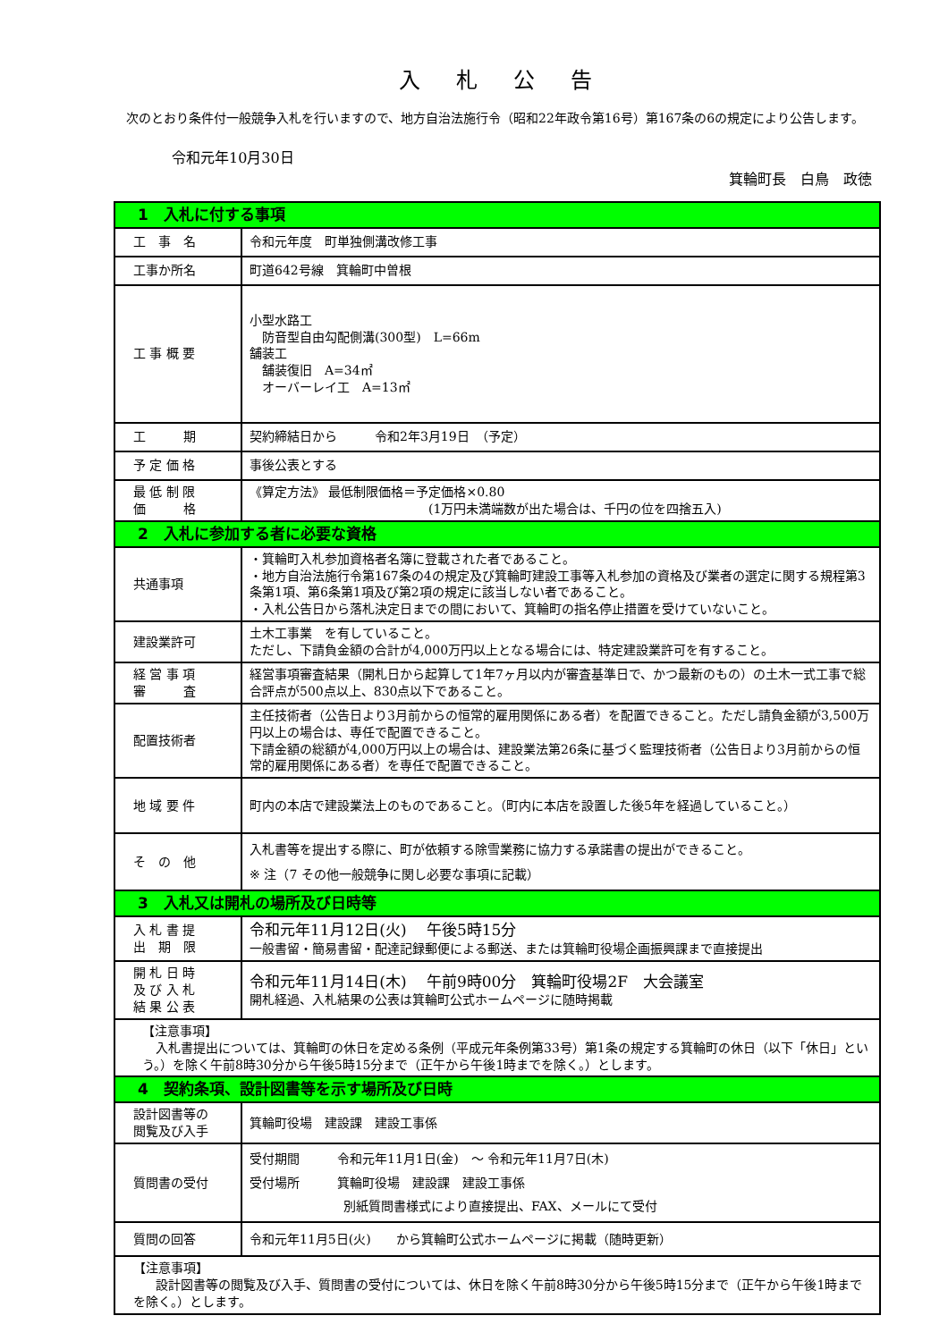入札公告
　次のとおり条件付一般競争入札を行いますので、地方自治法施行令（昭和22年政令第16号）第167条の6の規定により公告します。
令和元年10月30日
箕輪町長　白鳥　政徳
| 1 入札に付する事項 | |
| 工 事 名 | 令和元年度 町単独側溝改修工事 |
| 工事か所名 | 町道642号線 箕輪町中曽根 |
| 工 事 概 要 | 小型水路工 防音型自由勾配側溝(300型) L=66m 舗装工 舗装復旧 A=34㎡ オーバーレイ工 A=13㎡ |
| 工 期 | 契約締結日から 令和2年3月19日 （予定） |
| 予 定 価 格 | 事後公表とする |
| 最 低 制 限 価 格 | 《算定方法》 最低制限価格＝予定価格×0.80 (1万円未満端数が出た場合は、千円の位を四捨五入) |
| 2 入札に参加する者に必要な資格 | |
| 共通事項 | ・箕輪町入札参加資格者名簿に登載された者であること。 ・地方自治法施行令第167条の4の規定及び箕輪町建設工事等入札参加の資格及び業者の選定に関する規程第3条第1項、第6条第1項及び第2項の規定に該当しない者であること。 ・入札公告日から落札決定日までの間において、箕輪町の指名停止措置を受けていないこと。 |
| 建設業許可 | 土木工事業 を有していること。 ただし、下請負金額の合計が4,000万円以上となる場合には、特定建設業許可を有すること。 |
| 経 営 事 項 審 査 | 経営事項審査結果（開札日から起算して1年7ヶ月以内が審査基準日で、かつ最新のもの）の土木一式工事で総合評点が500点以上、830点以下であること。 |
| 配置技術者 | 主任技術者（公告日より3月前からの恒常的雇用関係にある者）を配置できること。ただし請負金額が3,500万円以上の場合は、専任で配置できること。 下請金額の総額が4,000万円以上の場合は、建設業法第26条に基づく監理技術者（公告日より3月前からの恒常的雇用関係にある者）を専任で配置できること。 |
| 地 域 要 件 | 町内の本店で建設業法上のものであること。（町内に本店を設置した後5年を経過していること。） |
| そ の 他 | 入札書等を提出する際に、町が依頼する除雪業務に協力する承諾書の提出ができること。 ※ 注（7 その他一般競争に関し必要な事項に記載） |
| 3 入札又は開札の場所及び日時等 | |
| 入 札 書 提 出 期 限 | 令和元年11月12日(火) 午後5時15分 一般書留・簡易書留・配達記録郵便による郵送、または箕輪町役場企画振興課まで直接提出 |
| 開 札 日 時 及 び 入 札 結 果 公 表 | 令和元年11月14日(木) 午前9時00分 箕輪町役場2F 大会議室 開札経過、入札結果の公表は箕輪町公式ホームページに随時掲載 |
| 【注意事項】 入札書提出については、箕輪町の休日を定める条例（平成元年条例第33号）第1条の規定する箕輪町の休日（以下「休日」という。）を除く午前8時30分から午後5時15分まで（正午から午後1時までを除く。）とします。 | |
| 4 契約条項、設計図書等を示す場所及び日時 | |
| 設計図書等の 閲覧及び入手 | 箕輪町役場 建設課 建設工事係 |
| 質問書の受付 | 受付期間 令和元年11月1日(金) ～ 令和元年11月7日(木) 受付場所 箕輪町役場 建設課 建設工事係 別紙質問書様式により直接提出、FAX、メールにて受付 |
| 質問の回答 | 令和元年11月5日(火) から箕輪町公式ホームページに掲載（随時更新） |
| 【注意事項】 設計図書等の閲覧及び入手、質問書の受付については、休日を除く午前8時30分から午後5時15分まで（正午から午後1時までを除く。）とします。 | |